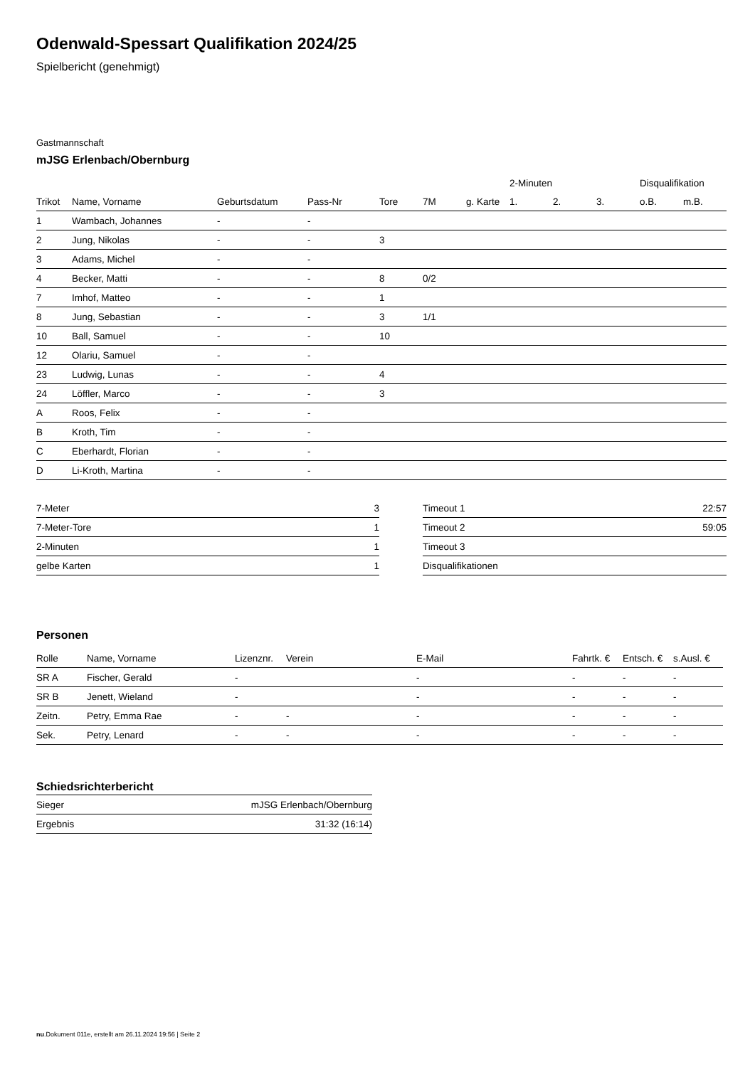Odenwald-Spessart Qualifikation 2024/25
Spielbericht (genehmigt)
Gastmannschaft
mJSG Erlenbach/Obernburg
| | | | | | | | 2-Minuten | | | Disqualifikation | |
| --- | --- | --- | --- | --- | --- | --- | --- | --- | --- | --- | --- |
| Trikot | Name, Vorname | Geburtsdatum | Pass-Nr | Tore | 7M | g. Karte | 1. | 2. | 3. | o.B. | m.B. |
| 1 | Wambach, Johannes | - | - | | | | | | | | |
| 2 | Jung, Nikolas | - | - | 3 | | | | | | | |
| 3 | Adams, Michel | - | - | | | | | | | | |
| 4 | Becker, Matti | - | - | 8 | 0/2 | | | | | | |
| 7 | Imhof, Matteo | - | - | 1 | | | | | | | |
| 8 | Jung, Sebastian | - | - | 3 | 1/1 | | | | | | |
| 10 | Ball, Samuel | - | - | 10 | | | | | | | |
| 12 | Olariu, Samuel | - | - | | | | | | | | |
| 23 | Ludwig, Lunas | - | - | 4 | | | | | | | |
| 24 | Löffler, Marco | - | - | 3 | | | | | | | |
| A | Roos, Felix | - | - | | | | | | | | |
| B | Kroth, Tim | - | - | | | | | | | | |
| C | Eberhardt, Florian | - | - | | | | | | | | |
| D | Li-Kroth, Martina | - | - | | | | | | | | |
| 7-Meter | 3 |
| 7-Meter-Tore | 1 |
| 2-Minuten | 1 |
| gelbe Karten | 1 |
| Timeout 1 | 22:57 |
| Timeout 2 | 59:05 |
| Timeout 3 | |
| Disqualifikationen | |
Personen
| Rolle | Name, Vorname | Lizenznr. | Verein | E-Mail | Fahrtk. € | Entsch. € | s.Ausl. € |
| --- | --- | --- | --- | --- | --- | --- | --- |
| SR A | Fischer, Gerald | - | | - | - | - | - |
| SR B | Jenett, Wieland | - | | - | - | - | - |
| Zeitn. | Petry, Emma Rae | - | - | - | - | - | - |
| Sek. | Petry, Lenard | - | - | - | - | - | - |
Schiedsrichterbericht
| Sieger | mJSG Erlenbach/Obernburg |
| Ergebnis | 31:32 (16:14) |
nu.Dokument 011e, erstellt am 26.11.2024 19:56 | Seite 2